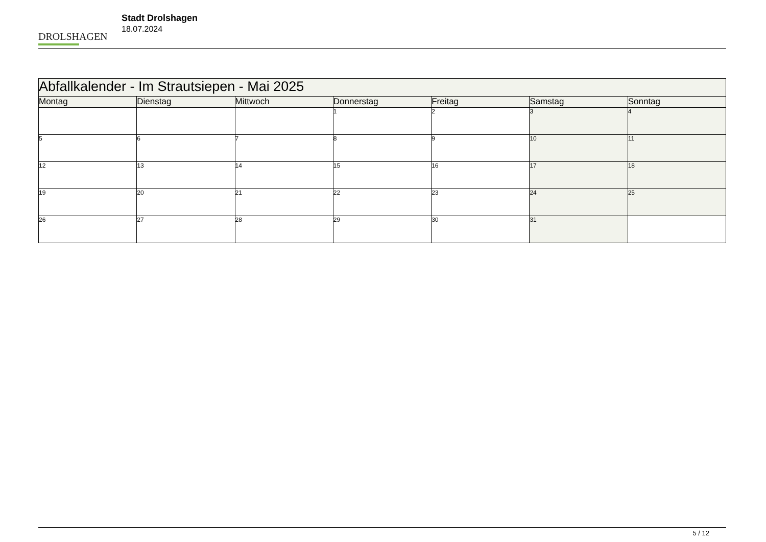DROLSHAGEN
Stadt Drolshagen
18.07.2024
| Abfallkalender - Im Strautsiepen - Mai 2025 | | | | | | |
| --- | --- | --- | --- | --- | --- | --- |
| Montag | Dienstag | Mittwoch | Donnerstag | Freitag | Samstag | Sonntag |
| | | | 1 | 2 | 3 | 4 |
| 5 | 6 | 7 | 8 | 9 | 10 | 11 |
| 12 | 13 | 14 | 15 | 16 | 17 | 18 |
| 19 | 20 | 21 | 22 | 23 | 24 | 25 |
| 26 | 27 | 28 | 29 | 30 | 31 | |
5 / 12